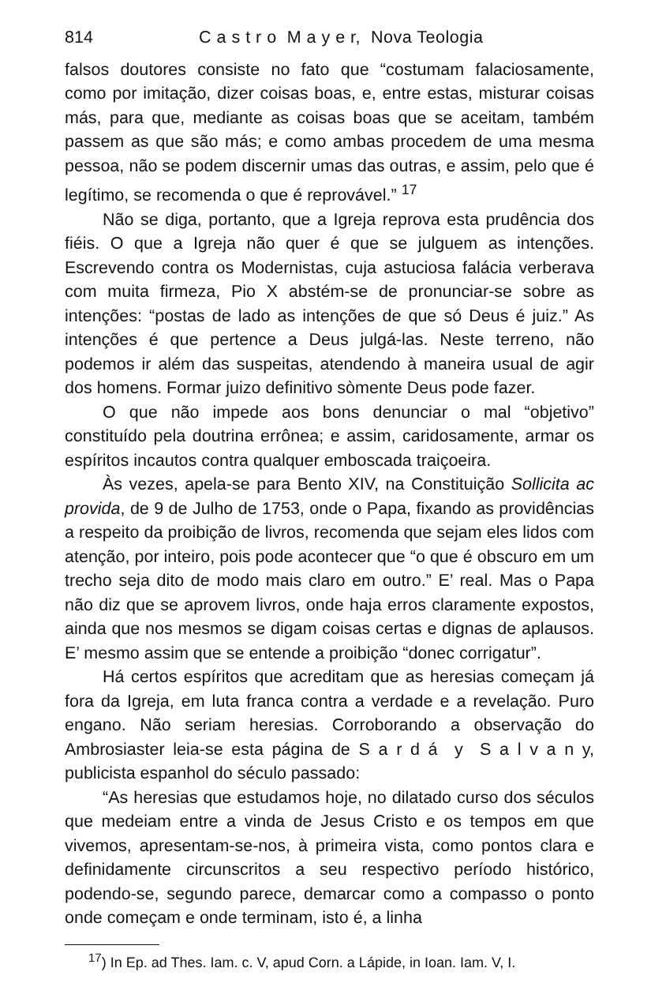814 C a s t r o M a y e r, Nova Teologia
falsos doutores consiste no fato que “costumam falaciosamente, como por imitação, dizer coisas boas, e, entre estas, misturar coisas más, para que, mediante as coisas boas que se aceitam, também passem as que são más; e como ambas procedem de uma mesma pessoa, não se podem discernir umas das outras, e assim, pelo que é legítimo, se recomenda o que é reprovável.” <sup>17</sup>
Não se diga, portanto, que a Igreja reprova esta prudência dos fiéis. O que a Igreja não quer é que se julguem as intenções. Escrevendo contra os Modernistas, cuja astuciosa falácia verberava com muita firmeza, Pio X abstém-se de pronunciar-se sobre as intenções: “postas de lado as intenções de que só Deus é juiz.” As intenções é que pertence a Deus julgá-las. Neste terreno, não podemos ir além das suspeitas, atendendo à maneira usual de agir dos homens. Formar juizo definitivo sòmente Deus pode fazer.
O que não impede aos bons denunciar o mal “objetivo” constituído pela doutrina errônea; e assim, caridosamente, armar os espíritos incautos contra qualquer emboscada traiçoeira.
Às vezes, apela-se para Bento XIV, na Constituição Sollicita ac provida, de 9 de Julho de 1753, onde o Papa, fixando as providências a respeito da proibição de livros, recomenda que sejam eles lidos com atenção, por inteiro, pois pode acontecer que “o que é obscuro em um trecho seja dito de modo mais claro em outro.” E’ real. Mas o Papa não diz que se aprovem livros, onde haja erros claramente expostos, ainda que nos mesmos se digam coisas certas e dignas de aplausos. E’ mesmo assim que se entende a proibição “donec corrigatur”.
Há certos espíritos que acreditam que as heresias começam já fora da Igreja, em luta franca contra a verdade e a revelação. Puro engano. Não seriam heresias. Corroborando a observação do Ambrosiaster leia-se esta página de S a r d á y S a l v a n y, publicista espanhol do século passado:
“As heresias que estudamos hoje, no dilatado curso dos séculos que medeiam entre a vinda de Jesus Cristo e os tempos em que vivemos, apresentam-se-nos, à primeira vista, como pontos clara e definidamente circunscritos a seu respectivo período histórico, podendo-se, segundo parece, demarcar como a compasso o ponto onde começam e onde terminam, isto é, a linha
<sup>17</sup>) In Ep. ad Thes. Iam. c. V, apud Corn. a Lápide, in Ioan. Iam. V, I.